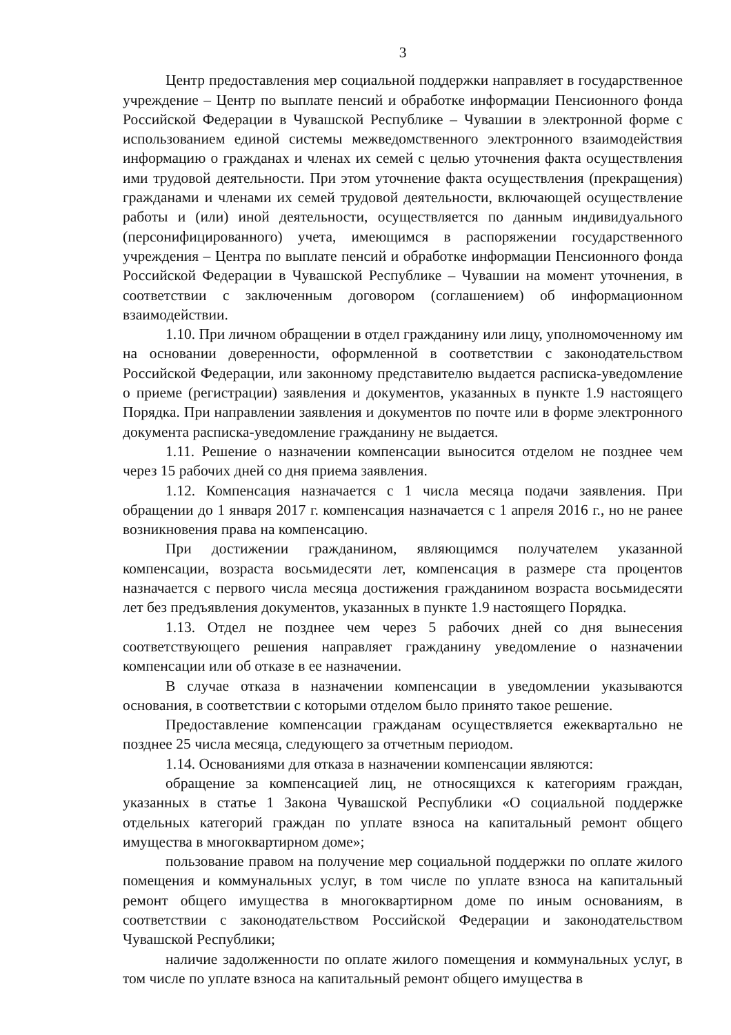3
Центр предоставления мер социальной поддержки направляет в государственное учреждение – Центр по выплате пенсий и обработке информации Пенсионного фонда Российской Федерации в Чувашской Республике – Чувашии в электронной форме с использованием единой системы межведомственного электронного взаимодействия информацию о гражданах и членах их семей с целью уточнения факта осуществления ими трудовой деятельности. При этом уточнение факта осуществления (прекращения) гражданами и членами их семей трудовой деятельности, включающей осуществление работы и (или) иной деятельности, осуществляется по данным индивидуального (персонифицированного) учета, имеющимся в распоряжении государственного учреждения – Центра по выплате пенсий и обработке информации Пенсионного фонда Российской Федерации в Чувашской Республике – Чувашии на момент уточнения, в соответствии с заключенным договором (соглашением) об информационном взаимодействии.
1.10. При личном обращении в отдел гражданину или лицу, уполномоченному им на основании доверенности, оформленной в соответствии с законодательством Российской Федерации, или законному представителю выдается расписка-уведомление о приеме (регистрации) заявления и документов, указанных в пункте 1.9 настоящего Порядка. При направлении заявления и документов по почте или в форме электронного документа расписка-уведомление гражданину не выдается.
1.11. Решение о назначении компенсации выносится отделом не позднее чем через 15 рабочих дней со дня приема заявления.
1.12. Компенсация назначается с 1 числа месяца подачи заявления. При обращении до 1 января 2017 г. компенсация назначается с 1 апреля 2016 г., но не ранее возникновения права на компенсацию.
При достижении гражданином, являющимся получателем указанной компенсации, возраста восьмидесяти лет, компенсация в размере ста процентов назначается с первого числа месяца достижения гражданином возраста восьмидесяти лет без предъявления документов, указанных в пункте 1.9 настоящего Порядка.
1.13. Отдел не позднее чем через 5 рабочих дней со дня вынесения соответствующего решения направляет гражданину уведомление о назначении компенсации или об отказе в ее назначении.
В случае отказа в назначении компенсации в уведомлении указываются основания, в соответствии с которыми отделом было принято такое решение.
Предоставление компенсации гражданам осуществляется ежеквартально не позднее 25 числа месяца, следующего за отчетным периодом.
1.14. Основаниями для отказа в назначении компенсации являются:
обращение за компенсацией лиц, не относящихся к категориям граждан, указанных в статье 1 Закона Чувашской Республики «О социальной поддержке отдельных категорий граждан по уплате взноса на капитальный ремонт общего имущества в многоквартирном доме»;
пользование правом на получение мер социальной поддержки по оплате жилого помещения и коммунальных услуг, в том числе по уплате взноса на капитальный ремонт общего имущества в многоквартирном доме по иным основаниям, в соответствии с законодательством Российской Федерации и законодательством Чувашской Республики;
наличие задолженности по оплате жилого помещения и коммунальных услуг, в том числе по уплате взноса на капитальный ремонт общего имущества в